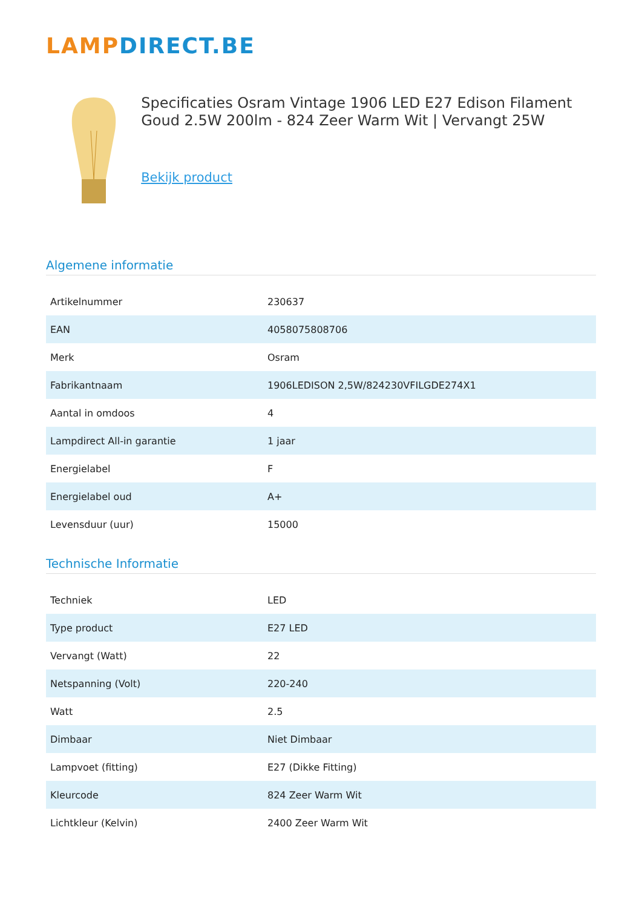LAMP DIRECT.BE
Specificaties Osram Vintage 1906 LED E27 Edison Filament Goud 2.5W 200lm - 824 Zeer Warm Wit | Vervangt 25W
Bekijk product
Algemene informatie
| Artikelnummer | 230637 |
| EAN | 4058075808706 |
| Merk | Osram |
| Fabrikantnaam | 1906LEDISON 2,5W/824230VFILGDE274X1 |
| Aantal in omdoos | 4 |
| Lampdirect All-in garantie | 1 jaar |
| Energielabel | F |
| Energielabel oud | A+ |
| Levensduur (uur) | 15000 |
Technische Informatie
| Techniek | LED |
| Type product | E27 LED |
| Vervangt (Watt) | 22 |
| Netspanning (Volt) | 220-240 |
| Watt | 2.5 |
| Dimbaar | Niet Dimbaar |
| Lampvoet (fitting) | E27 (Dikke Fitting) |
| Kleurcode | 824 Zeer Warm Wit |
| Lichtkleur (Kelvin) | 2400 Zeer Warm Wit |